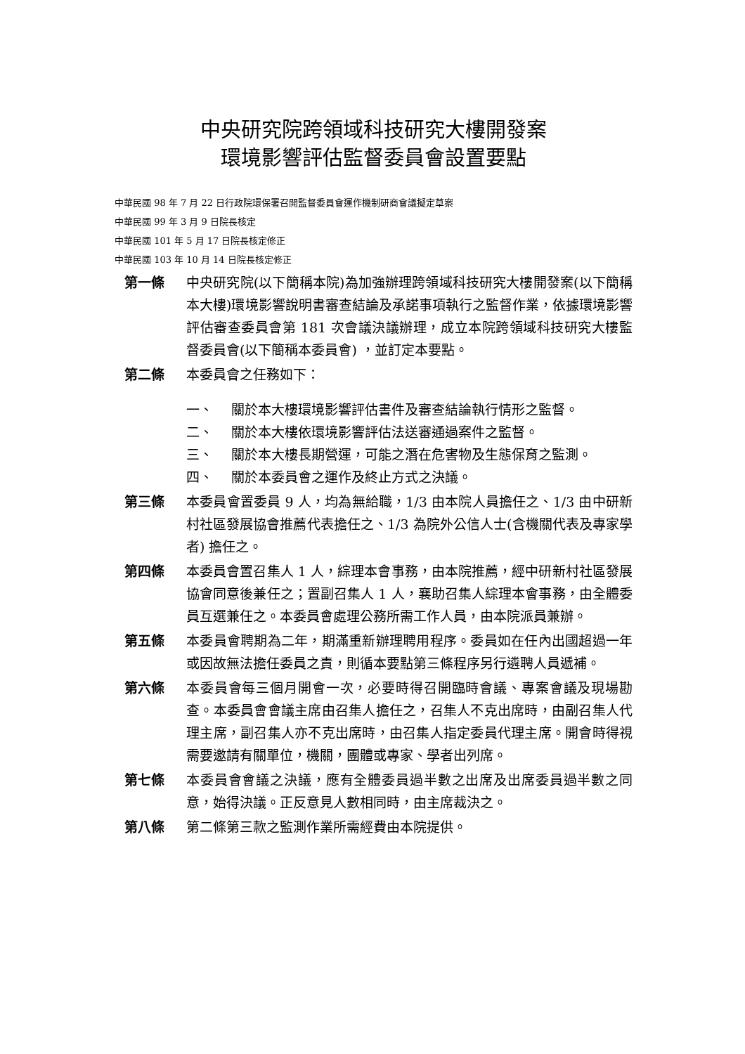中央研究院跨領域科技研究大樓開發案
環境影響評估監督委員會設置要點
中華民國 98 年 7 月 22 日行政院環保署召開監督委員會運作機制研商會議擬定草案
中華民國 99 年 3 月 9 日院長核定
中華民國 101 年 5 月 17 日院長核定修正
中華民國 103 年 10 月 14 日院長核定修正
第一條 中央研究院(以下簡稱本院)為加強辦理跨領域科技研究大樓開發案(以下簡稱本大樓)環境影響說明書審查結論及承諾事項執行之監督作業，依據環境影響評估審查委員會第 181 次會議決議辦理，成立本院跨領域科技研究大樓監督委員會(以下簡稱本委員會) ，並訂定本要點。
第二條 本委員會之任務如下：
一、 關於本大樓環境影響評估書件及審查結論執行情形之監督。
二、 關於本大樓依環境影響評估法送審通過案件之監督。
三、 關於本大樓長期營運，可能之潛在危害物及生態保育之監測。
四、 關於本委員會之運作及終止方式之決議。
第三條 本委員會置委員 9 人，均為無給職，1/3 由本院人員擔任之、1/3 由中研新村社區發展協會推薦代表擔任之、1/3 為院外公信人士(含機關代表及專家學者) 擔任之。
第四條 本委員會置召集人 1 人，綜理本會事務，由本院推薦，經中研新村社區發展協會同意後兼任之；置副召集人 1 人，襄助召集人綜理本會事務，由全體委員互選兼任之。本委員會處理公務所需工作人員，由本院派員兼辦。
第五條 本委員會聘期為二年，期滿重新辦理聘用程序。委員如在任內出國超過一年或因故無法擔任委員之責，則循本要點第三條程序另行遴聘人員遞補。
第六條 本委員會每三個月開會一次，必要時得召開臨時會議、專案會議及現場勘查。本委員會會議主席由召集人擔任之，召集人不克出席時，由副召集人代理主席，副召集人亦不克出席時，由召集人指定委員代理主席。開會時得視需要邀請有關單位，機關，團體或專家、學者出列席。
第七條 本委員會會議之決議，應有全體委員過半數之出席及出席委員過半數之同意，始得決議。正反意見人數相同時，由主席裁決之。
第八條 第二條第三款之監測作業所需經費由本院提供。